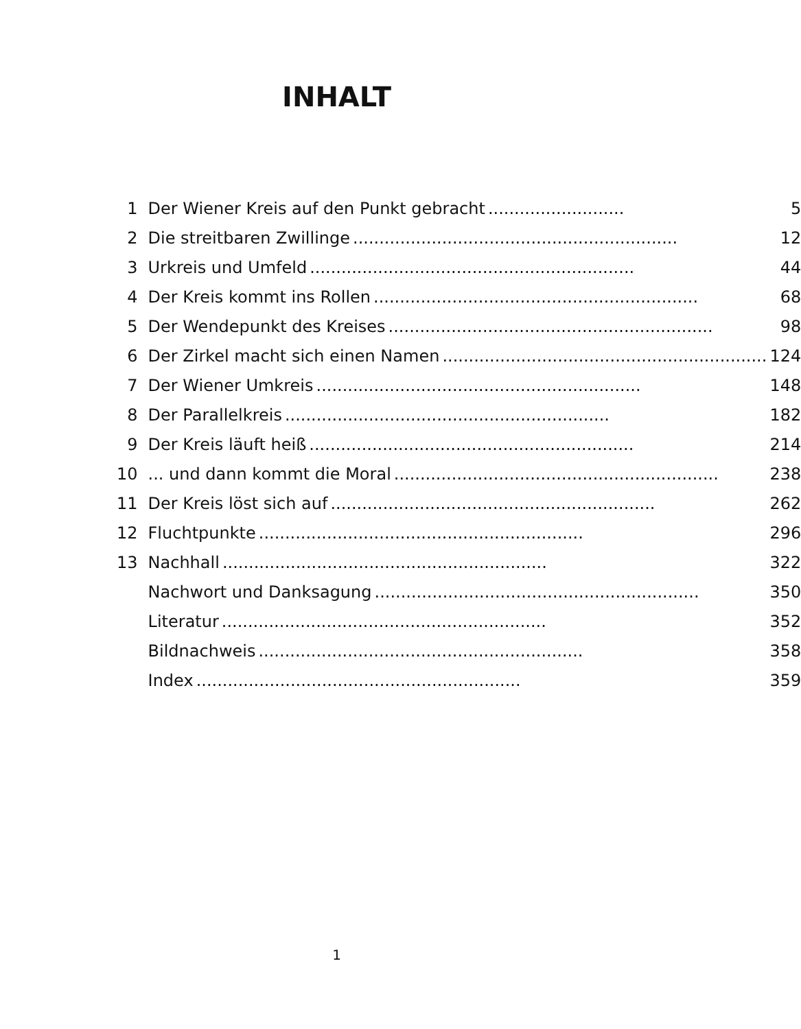INHALT
| 1 | Der Wiener Kreis auf den Punkt gebracht .......................... | 5 |
| 2 | Die streitbaren Zwillinge .............................................................. | 12 |
| 3 | Urkreis und Umfeld .............................................................. | 44 |
| 4 | Der Kreis kommt ins Rollen .............................................................. | 68 |
| 5 | Der Wendepunkt des Kreises .............................................................. | 98 |
| 6 | Der Zirkel macht sich einen Namen .............................................................. | 124 |
| 7 | Der Wiener Umkreis .............................................................. | 148 |
| 8 | Der Parallelkreis .............................................................. | 182 |
| 9 | Der Kreis läuft heiß .............................................................. | 214 |
| 10 | ... und dann kommt die Moral .............................................................. | 238 |
| 11 | Der Kreis löst sich auf .............................................................. | 262 |
| 12 | Fluchtpunkte .............................................................. | 296 |
| 13 | Nachhall .............................................................. | 322 |
| | Nachwort und Danksagung .............................................................. | 350 |
| | Literatur .............................................................. | 352 |
| | Bildnachweis .............................................................. | 358 |
| | Index .............................................................. | 359 |
1